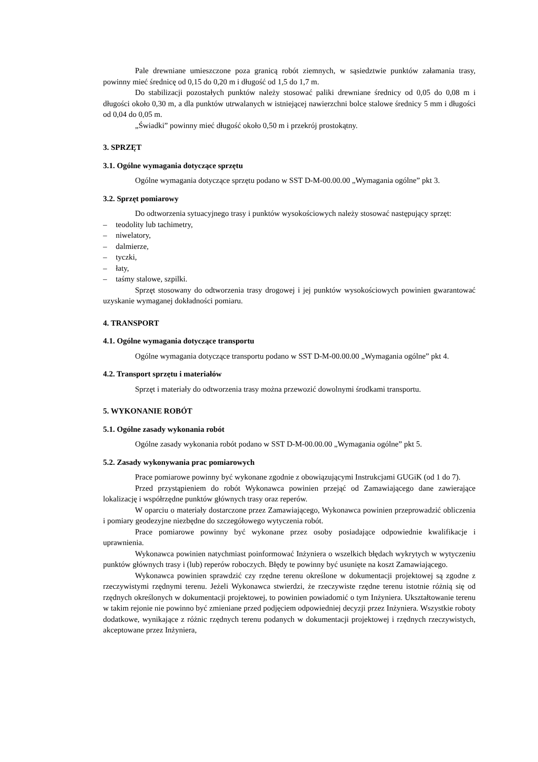Pale drewniane umieszczone poza granicą robót ziemnych, w sąsiedztwie punktów załamania trasy, powinny mieć średnicę od 0,15 do 0,20 m i długość od 1,5 do 1,7 m.
Do stabilizacji pozostałych punktów należy stosować paliki drewniane średnicy od 0,05 do 0,08 m i długości około 0,30 m, a dla punktów utrwalanych w istniejącej nawierzchni bolce stalowe średnicy 5 mm i długości od 0,04 do 0,05 m.
„Świadki” powinny mieć długość około 0,50 m i przekrój prostokątny.
3. SPRZĘT
3.1. Ogólne wymagania dotyczące sprzętu
Ogólne wymagania dotyczące sprzętu podano w SST D-M-00.00.00 „Wymagania ogólne” pkt 3.
3.2. Sprzęt pomiarowy
Do odtworzenia sytuacyjnego trasy i punktów wysokościowych należy stosować następujący sprzęt:
– teodolity lub tachimetry,
– niwelatory,
– dalmierze,
– tyczki,
– łaty,
– taśmy stalowe, szpilki.
Sprzęt stosowany do odtworzenia trasy drogowej i jej punktów wysokościowych powinien gwarantować uzyskanie wymaganej dokładności pomiaru.
4. TRANSPORT
4.1. Ogólne wymagania dotyczące transportu
Ogólne wymagania dotyczące transportu podano w SST D-M-00.00.00 „Wymagania ogólne” pkt 4.
4.2. Transport sprzętu i materiałów
Sprzęt i materiały do odtworzenia trasy można przewozić dowolnymi środkami transportu.
5. WYKONANIE ROBÓT
5.1. Ogólne zasady wykonania robót
Ogólne zasady wykonania robót podano w SST D-M-00.00.00 „Wymagania ogólne” pkt 5.
5.2. Zasady wykonywania prac pomiarowych
Prace pomiarowe powinny być wykonane zgodnie z obowiązującymi Instrukcjami GUGiK (od 1 do 7).
Przed przystąpieniem do robót Wykonawca powinien przejąć od Zamawiającego dane zawierające lokalizację i współrzędne punktów głównych trasy oraz reperów.
W oparciu o materiały dostarczone przez Zamawiającego, Wykonawca powinien przeprowadzić obliczenia i pomiary geodezyjne niezbędne do szczegółowego wytyczenia robót.
Prace pomiarowe powinny być wykonane przez osoby posiadające odpowiednie kwalifikacje i uprawnienia.
Wykonawca powinien natychmiast poinformować Inżyniera o wszelkich błędach wykrytych w wytyczeniu punktów głównych trasy i (lub) reperów roboczych. Błędy te powinny być usunięte na koszt Zamawiającego.
Wykonawca powinien sprawdzić czy rzędne terenu określone w dokumentacji projektowej są zgodne z rzeczywistymi rzędnymi terenu. Jeżeli Wykonawca stwierdzi, że rzeczywiste rzędne terenu istotnie różnią się od rzędnych określonych w dokumentacji projektowej, to powinien powiadomić o tym Inżyniera. Ukształtowanie terenu w takim rejonie nie powinno być zmieniane przed podjęciem odpowiedniej decyzji przez Inżyniera. Wszystkie roboty dodatkowe, wynikające z różnic rzędnych terenu podanych w dokumentacji projektowej i rzędnych rzeczywistych, akceptowane przez Inżyniera,